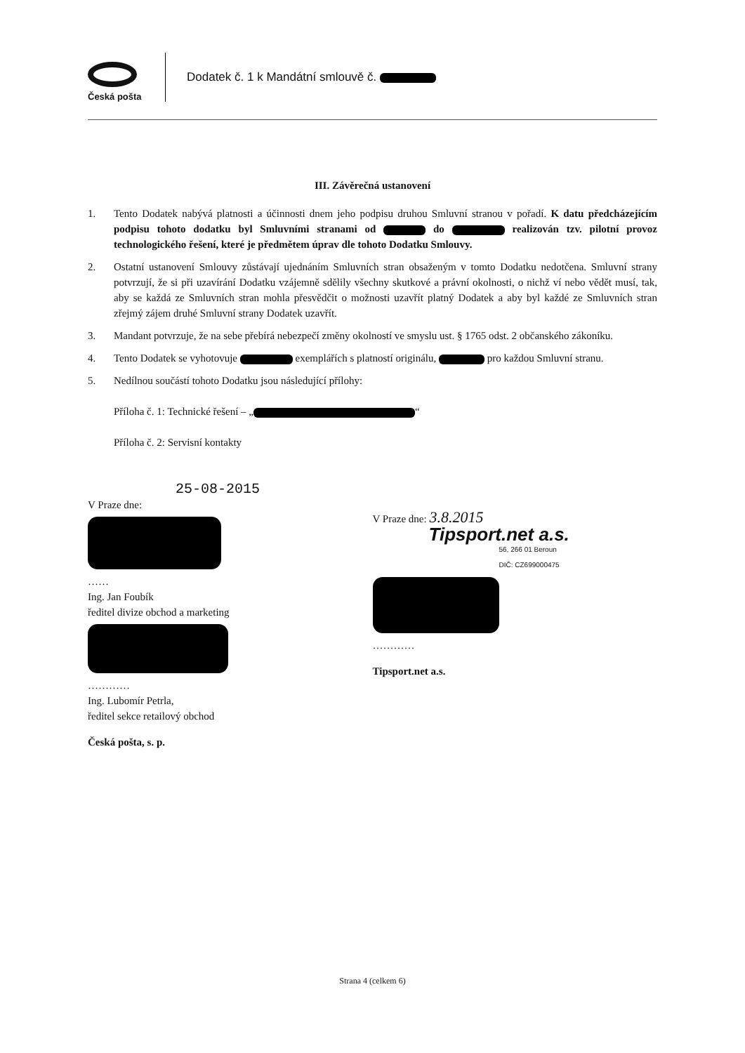Česká pošta
Dodatek č. 1 k Mandátní smlouvě č.
III. Závěrečná ustanovení
1. Tento Dodatek nabývá platnosti a účinnosti dnem jeho podpisu druhou Smluvní stranou v pořadí. K datu předcházejícím podpisu tohoto dodatku byl Smluvními stranami od do realizován tzv. pilotní provoz technologického řešení, které je předmětem úprav dle tohoto Dodatku Smlouvy.
2. Ostatní ustanovení Smlouvy zůstávají ujednáním Smluvních stran obsaženým v tomto Dodatku nedotčena. Smluvní strany potvrzují, že si při uzavírání Dodatku vzájemně sdělily všechny skutkové a právní okolnosti, o nichž ví nebo vědět musí, tak, aby se každá ze Smluvních stran mohla přesvědčit o možnosti uzavřít platný Dodatek a aby byl každé ze Smluvních stran zřejmý zájem druhé Smluvní strany Dodatek uzavřít.
3. Mandant potvrzuje, že na sebe přebírá nebezpečí změny okolností ve smyslu ust. § 1765 odst. 2 občanského zákoníku.
4. Tento Dodatek se vyhotovuje exemplářích s platností originálu, pro každou Smluvní stranu.
5. Nedílnou součástí tohoto Dodatku jsou následující přílohy:
Příloha č. 1: Technické řešení – „ “
Příloha č. 2: Servisní kontakty
25-08-2015
V Praze dne:
……
Ing. Jan Foubík
ředitel divize obchod a marketing
…………
Ing. Lubomír Petrla,
ředitel sekce retailový obchod
Česká pošta, s. p.
V Praze dne: 3.8.2015
Tipsport.net a.s.
56, 266 01 Beroun
DIČ: CZ699000475
…………
Tipsport.net a.s.
Strana 4 (celkem 6)